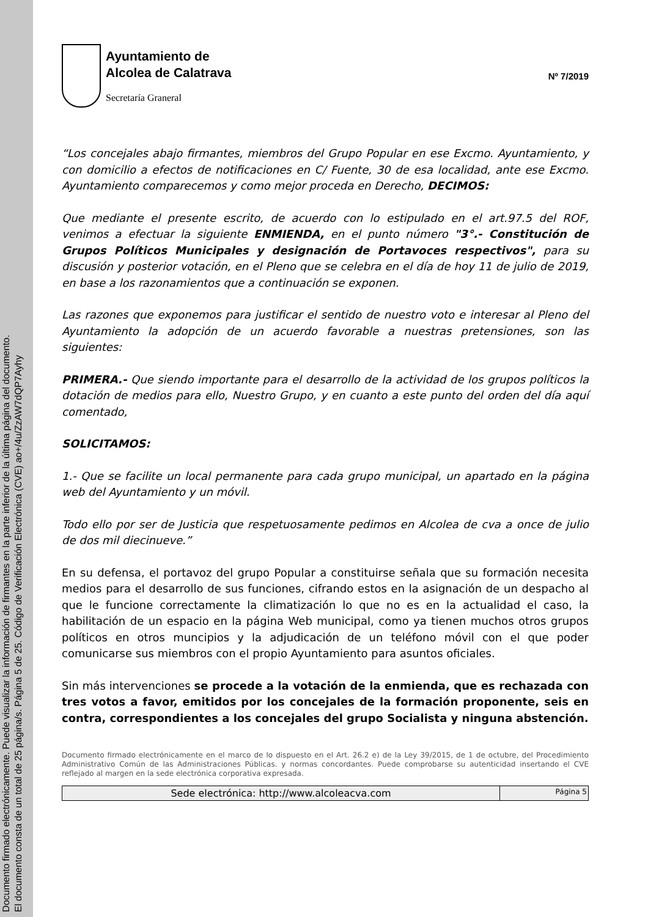Documento firmado electrónicamente. Puede visualizar la información de firmantes en la parte inferior de la última página del documento.
El documento consta de un total de 25 página/s. Página 5 de 25. Código de Verificación Electrónica (CVE) ao+/4u/ZzAW7dQP7Ayhy
Ayuntamiento de
Alcolea de Calatrava
Secretaría Graneral
Nº 7/2019
“Los concejales abajo firmantes, miembros del Grupo Popular en ese Excmo. Ayuntamiento, y con domicilio a efectos de notificaciones en C/ Fuente, 30 de esa localidad, ante ese Excmo. Ayuntamiento comparecemos y como mejor proceda en Derecho, DECIMOS:
Que mediante el presente escrito, de acuerdo con lo estipulado en el art.97.5 del ROF, venimos a efectuar la siguiente ENMIENDA, en el punto número "3°.- Constitución de Grupos Políticos Municipales y designación de Portavoces respectivos", para su discusión y posterior votación, en el Pleno que se celebra en el día de hoy 11 de julio de 2019, en base a los razonamientos que a continuación se exponen.
Las razones que exponemos para justificar el sentido de nuestro voto e interesar al Pleno del Ayuntamiento la adopción de un acuerdo favorable a nuestras pretensiones, son las siguientes:
PRIMERA.- Que siendo importante para el desarrollo de la actividad de los grupos políticos la dotación de medios para ello, Nuestro Grupo, y en cuanto a este punto del orden del día aquí comentado,
SOLICITAMOS:
1.- Que se facilite un local permanente para cada grupo municipal, un apartado en la página web del Ayuntamiento y un móvil.
Todo ello por ser de Justicia que respetuosamente pedimos en Alcolea de cva a once de julio de dos mil diecinueve.”
En su defensa, el portavoz del grupo Popular a constituirse señala que su formación necesita medios para el desarrollo de sus funciones, cifrando estos en la asignación de un despacho al que le funcione correctamente la climatización lo que no es en la actualidad el caso, la habilitación de un espacio en la página Web municipal, como ya tienen muchos otros grupos políticos en otros muncipios y la adjudicación de un teléfono móvil con el que poder comunicarse sus miembros con el propio Ayuntamiento para asuntos oficiales.
Sin más intervenciones se procede a la votación de la enmienda, que es rechazada con tres votos a favor, emitidos por los concejales de la formación proponente, seis en contra, correspondientes a los concejales del grupo Socialista y ninguna abstención.
Documento firmado electrónicamente en el marco de lo dispuesto en el Art. 26.2 e) de la Ley 39/2015, de 1 de octubre, del Procedimiento Administrativo Común de las Administraciones Públicas. y normas concordantes. Puede comprobarse su autenticidad insertando el CVE reflejado al margen en la sede electrónica corporativa expresada.
| Sede electrónica: http://www.alcoleacva.com | Página 5 |